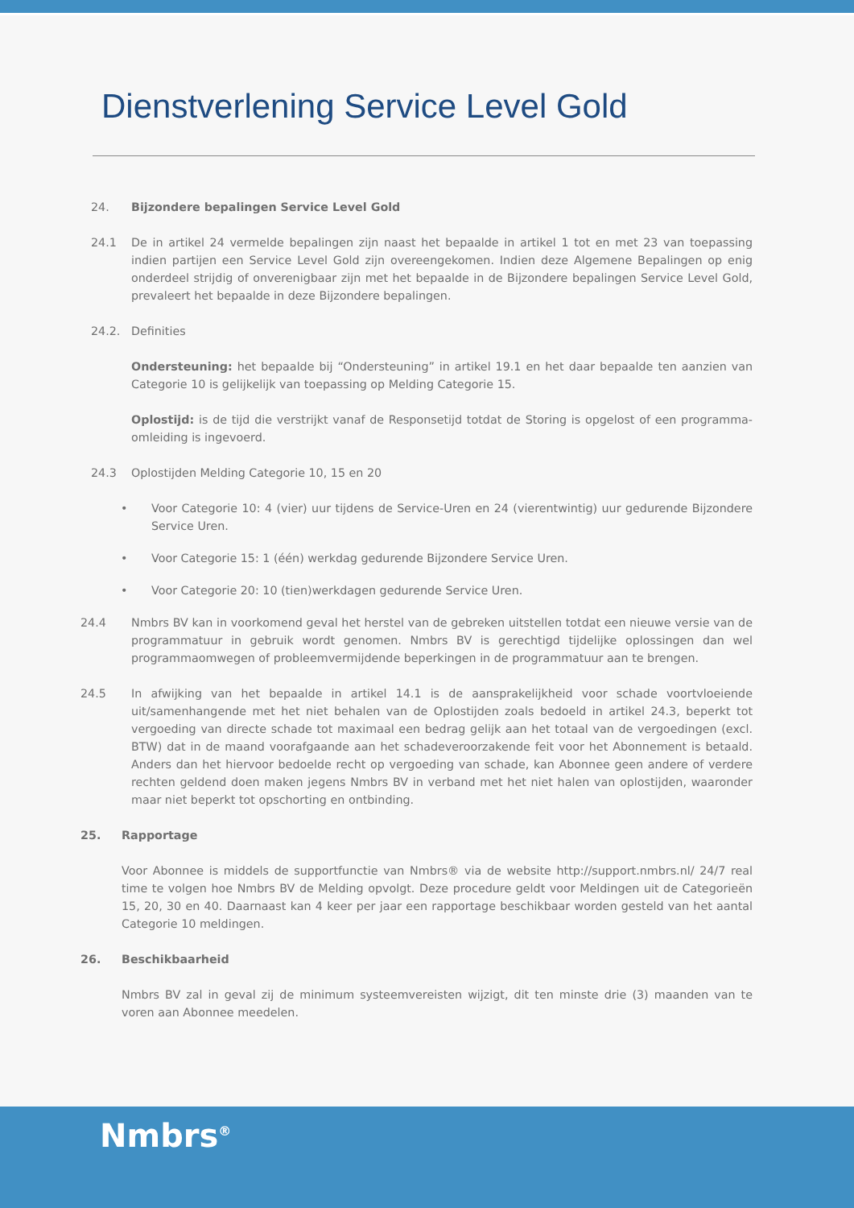Dienstverlening Service Level Gold
24. Bijzondere bepalingen Service Level Gold
24.1 De in artikel 24 vermelde bepalingen zijn naast het bepaalde in artikel 1 tot en met 23 van toepassing indien partijen een Service Level Gold zijn overeengekomen. Indien deze Algemene Bepalingen op enig onderdeel strijdig of onverenigbaar zijn met het bepaalde in de Bijzondere bepalingen Service Level Gold, prevaleert het bepaalde in deze Bijzondere bepalingen.
24.2. Definities
Ondersteuning: het bepaalde bij “Ondersteuning” in artikel 19.1 en het daar bepaalde ten aanzien van Categorie 10 is gelijkelijk van toepassing op Melding Categorie 15.
Oplostijd: is de tijd die verstrijkt vanaf de Responsetijd totdat de Storing is opgelost of een programma-omleiding is ingevoerd.
24.3 Oplostijden Melding Categorie 10, 15 en 20
• Voor Categorie 10: 4 (vier) uur tijdens de Service-Uren en 24 (vierentwintig) uur gedurende Bijzondere Service Uren.
• Voor Categorie 15: 1 (één) werkdag gedurende Bijzondere Service Uren.
• Voor Categorie 20: 10 (tien)werkdagen gedurende Service Uren.
24.4 Nmbrs BV kan in voorkomend geval het herstel van de gebreken uitstellen totdat een nieuwe versie van de programmatuur in gebruik wordt genomen. Nmbrs BV is gerechtigd tijdelijke oplossingen dan wel programmaomwegen of probleemvermijdende beperkingen in de programmatuur aan te brengen.
24.5 In afwijking van het bepaalde in artikel 14.1 is de aansprakelijkheid voor schade voortvloeiende uit/samenhangende met het niet behalen van de Oplostijden zoals bedoeld in artikel 24.3, beperkt tot vergoeding van directe schade tot maximaal een bedrag gelijk aan het totaal van de vergoedingen (excl. BTW) dat in de maand voorafgaande aan het schadeveroorzakende feit voor het Abonnement is betaald. Anders dan het hiervoor bedoelde recht op vergoeding van schade, kan Abonnee geen andere of verdere rechten geldend doen maken jegens Nmbrs BV in verband met het niet halen van oplostijden, waaronder maar niet beperkt tot opschorting en ontbinding.
25. Rapportage
Voor Abonnee is middels de supportfunctie van Nmbrs® via de website http://support.nmbrs.nl/ 24/7 real time te volgen hoe Nmbrs BV de Melding opvolgt. Deze procedure geldt voor Meldingen uit de Categorieën 15, 20, 30 en 40. Daarnaast kan 4 keer per jaar een rapportage beschikbaar worden gesteld van het aantal Categorie 10 meldingen.
26. Beschikbaarheid
Nmbrs BV zal in geval zij de minimum systeemvereisten wijzigt, dit ten minste drie (3) maanden van te voren aan Abonnee meedelen.
Nmbrs<sup>®</sup>